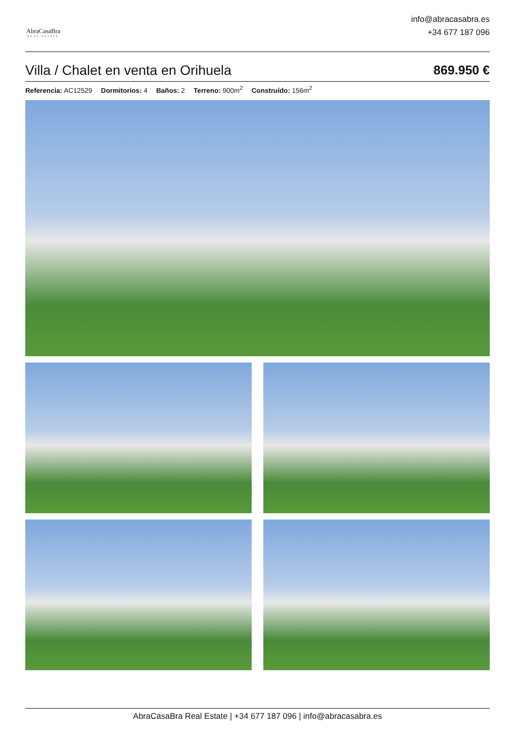AbraCasaBra
REAL ESTATE
info@abracasabra.es
+34 677 187 096
Villa / Chalet en venta en Orihuela 869.950 €
Referencia: AC12529 Dormitorios: 4 Baños: 2 Terreno: 900m<sup>2</sup> Construído: 156m<sup>2</sup>
AbraCasaBra Real Estate | +34 677 187 096 | info@abracasabra.es